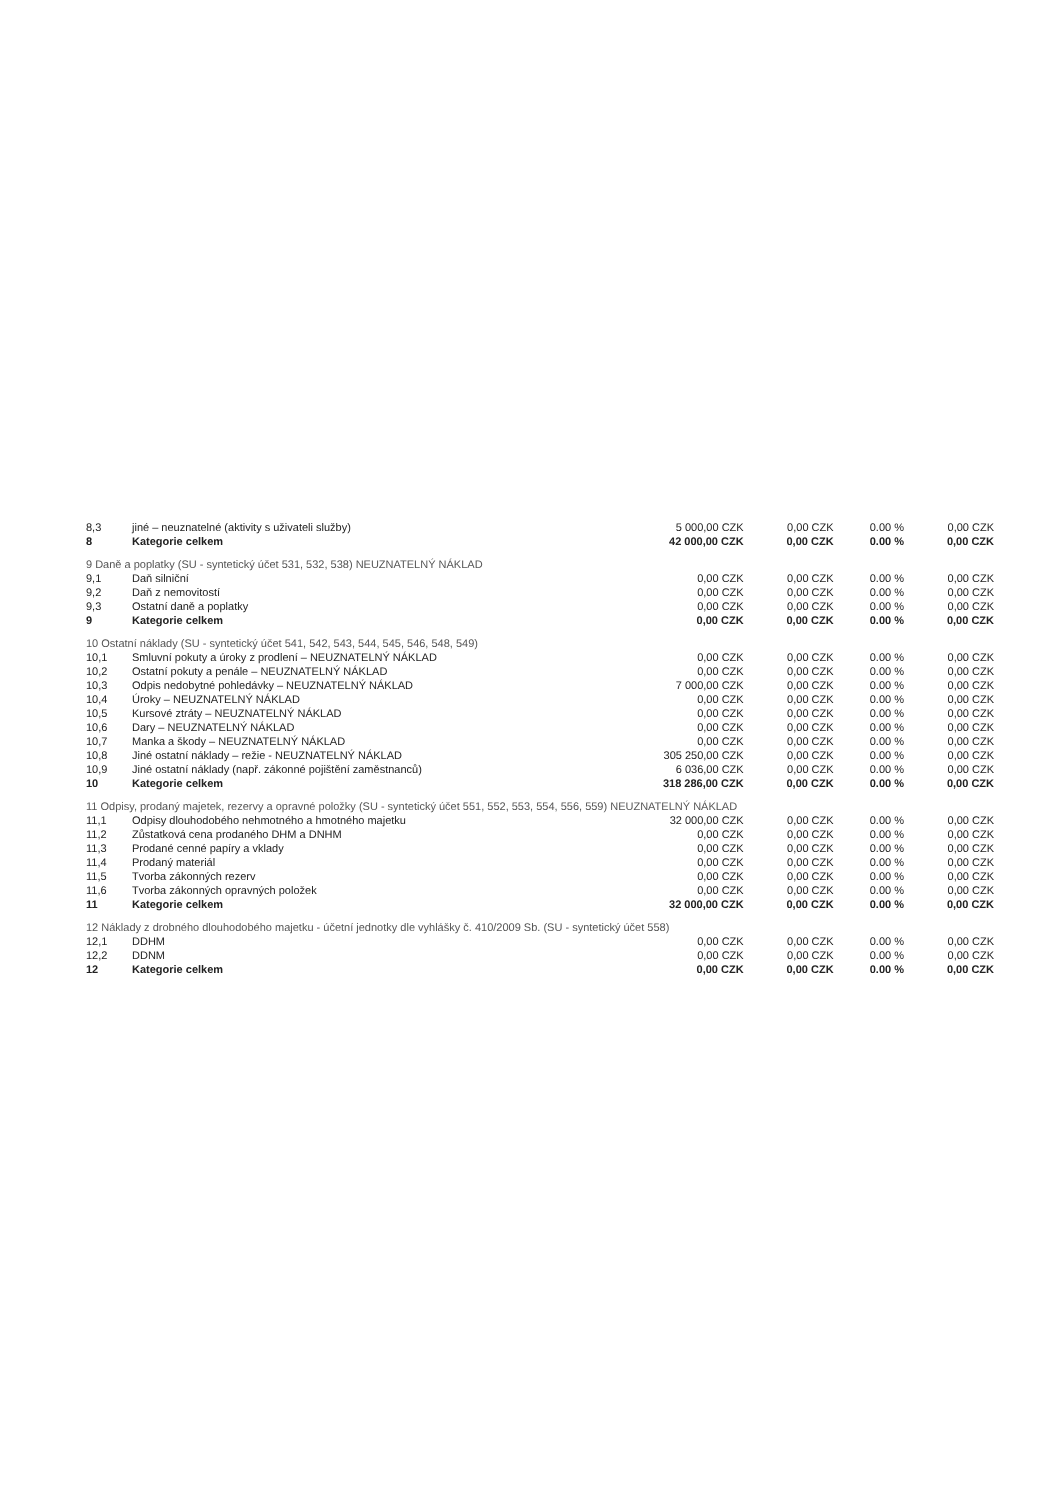| 8,3 | jiné – neuznatelné (aktivity s uživateli služby) | 5 000,00 CZK | 0,00 CZK | 0.00 % | 0,00 CZK |
| 8 | Kategorie celkem | 42 000,00 CZK | 0,00 CZK | 0.00 % | 0,00 CZK |
| 9 Daně a poplatky (SU - syntetický účet 531, 532, 538) NEUZNATELNÝ NÁKLAD | | | | | |
| 9,1 | Daň silniční | 0,00 CZK | 0,00 CZK | 0.00 % | 0,00 CZK |
| 9,2 | Daň z nemovitostí | 0,00 CZK | 0,00 CZK | 0.00 % | 0,00 CZK |
| 9,3 | Ostatní daně a poplatky | 0,00 CZK | 0,00 CZK | 0.00 % | 0,00 CZK |
| 9 | Kategorie celkem | 0,00 CZK | 0,00 CZK | 0.00 % | 0,00 CZK |
| 10 Ostatní náklady (SU - syntetický účet 541, 542, 543, 544, 545, 546, 548, 549) | | | | | |
| 10,1 | Smluvní pokuty a úroky z prodlení – NEUZNATELNÝ NÁKLAD | 0,00 CZK | 0,00 CZK | 0.00 % | 0,00 CZK |
| 10,2 | Ostatní pokuty a penále – NEUZNATELNÝ NÁKLAD | 0,00 CZK | 0,00 CZK | 0.00 % | 0,00 CZK |
| 10,3 | Odpis nedobytné pohledávky – NEUZNATELNÝ NÁKLAD | 7 000,00 CZK | 0,00 CZK | 0.00 % | 0,00 CZK |
| 10,4 | Úroky – NEUZNATELNÝ NÁKLAD | 0,00 CZK | 0,00 CZK | 0.00 % | 0,00 CZK |
| 10,5 | Kursové ztráty – NEUZNATELNÝ NÁKLAD | 0,00 CZK | 0,00 CZK | 0.00 % | 0,00 CZK |
| 10,6 | Dary – NEUZNATELNÝ NÁKLAD | 0,00 CZK | 0,00 CZK | 0.00 % | 0,00 CZK |
| 10,7 | Manka a škody – NEUZNATELNÝ NÁKLAD | 0,00 CZK | 0,00 CZK | 0.00 % | 0,00 CZK |
| 10,8 | Jiné ostatní náklady – režie - NEUZNATELNÝ NÁKLAD | 305 250,00 CZK | 0,00 CZK | 0.00 % | 0,00 CZK |
| 10,9 | Jiné ostatní náklady (např. zákonné pojištění zaměstnanců) | 6 036,00 CZK | 0,00 CZK | 0.00 % | 0,00 CZK |
| 10 | Kategorie celkem | 318 286,00 CZK | 0,00 CZK | 0.00 % | 0,00 CZK |
| 11 Odpisy, prodaný majetek, rezervy a opravné položky (SU - syntetický účet 551, 552, 553, 554, 556, 559) NEUZNATELNÝ NÁKLAD | | | | | |
| 11,1 | Odpisy dlouhodobého nehmotného a hmotného majetku | 32 000,00 CZK | 0,00 CZK | 0.00 % | 0,00 CZK |
| 11,2 | Zůstatková cena prodaného DHM a DNHM | 0,00 CZK | 0,00 CZK | 0.00 % | 0,00 CZK |
| 11,3 | Prodané cenné papíry a vklady | 0,00 CZK | 0,00 CZK | 0.00 % | 0,00 CZK |
| 11,4 | Prodaný materiál | 0,00 CZK | 0,00 CZK | 0.00 % | 0,00 CZK |
| 11,5 | Tvorba zákonných rezerv | 0,00 CZK | 0,00 CZK | 0.00 % | 0,00 CZK |
| 11,6 | Tvorba zákonných opravných položek | 0,00 CZK | 0,00 CZK | 0.00 % | 0,00 CZK |
| 11 | Kategorie celkem | 32 000,00 CZK | 0,00 CZK | 0.00 % | 0,00 CZK |
| 12 Náklady z drobného dlouhodobého majetku - účetní jednotky dle vyhlášky č. 410/2009 Sb. (SU - syntetický účet 558) | | | | | |
| 12,1 | DDHM | 0,00 CZK | 0,00 CZK | 0.00 % | 0,00 CZK |
| 12,2 | DDNM | 0,00 CZK | 0,00 CZK | 0.00 % | 0,00 CZK |
| 12 | Kategorie celkem | 0,00 CZK | 0,00 CZK | 0.00 % | 0,00 CZK |